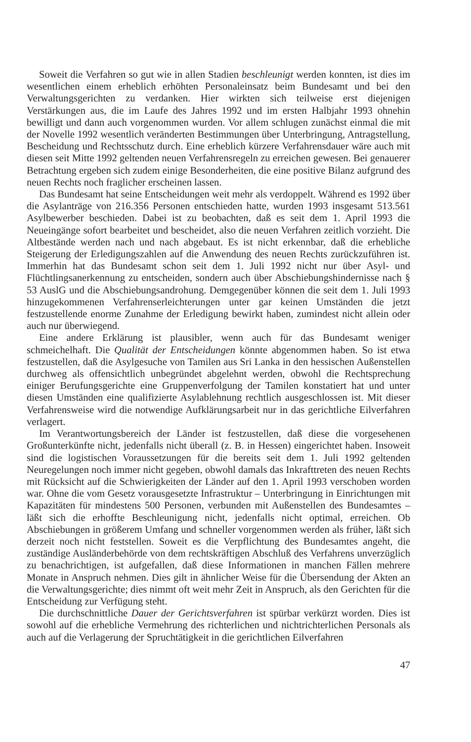Soweit die Verfahren so gut wie in allen Stadien beschleunigt werden konnten, ist dies im wesentlichen einem erheblich erhöhten Personaleinsatz beim Bundesamt und bei den Verwaltungsgerichten zu verdanken. Hier wirkten sich teilweise erst diejenigen Verstärkungen aus, die im Laufe des Jahres 1992 und im ersten Halbjahr 1993 ohnehin bewilligt und dann auch vorgenommen wurden. Vor allem schlugen zunächst einmal die mit der Novelle 1992 wesentlich veränderten Bestimmungen über Unterbringung, Antragstellung, Bescheidung und Rechtsschutz durch. Eine erheblich kürzere Verfahrensdauer wäre auch mit diesen seit Mitte 1992 geltenden neuen Verfahrensregeln zu erreichen gewesen. Bei genauerer Betrachtung ergeben sich zudem einige Besonderheiten, die eine positive Bilanz aufgrund des neuen Rechts noch fraglicher erscheinen lassen.
Das Bundesamt hat seine Entscheidungen weit mehr als verdoppelt. Während es 1992 über die Asylanträge von 216.356 Personen entschieden hatte, wurden 1993 insgesamt 513.561 Asylbewerber beschieden. Dabei ist zu beobachten, daß es seit dem 1. April 1993 die Neueingänge sofort bearbeitet und bescheidet, also die neuen Verfahren zeitlich vorzieht. Die Altbestände werden nach und nach abgebaut. Es ist nicht erkennbar, daß die erhebliche Steigerung der Erledigungszahlen auf die Anwendung des neuen Rechts zurückzuführen ist. Immerhin hat das Bundesamt schon seit dem 1. Juli 1992 nicht nur über Asyl- und Flüchtlingsanerkennung zu entscheiden, sondern auch über Abschiebungshindernisse nach § 53 AuslG und die Abschiebungsandrohung. Demgegenüber können die seit dem 1. Juli 1993 hinzugekommenen Verfahrenserleichterungen unter gar keinen Umständen die jetzt festzustellende enorme Zunahme der Erledigung bewirkt haben, zumindest nicht allein oder auch nur überwiegend.
Eine andere Erklärung ist plausibler, wenn auch für das Bundesamt weniger schmeichelhaft. Die Qualität der Entscheidungen könnte abgenommen haben. So ist etwa festzustellen, daß die Asylgesuche von Tamilen aus Sri Lanka in den hessischen Außenstellen durchweg als offensichtlich unbegründet abgelehnt werden, obwohl die Rechtsprechung einiger Berufungsgerichte eine Gruppenverfolgung der Tamilen konstatiert hat und unter diesen Umständen eine qualifizierte Asylablehnung rechtlich ausgeschlossen ist. Mit dieser Verfahrensweise wird die notwendige Aufklärungsarbeit nur in das gerichtliche Eilverfahren verlagert.
Im Verantwortungsbereich der Länder ist festzustellen, daß diese die vorgesehenen Großunterkünfte nicht, jedenfalls nicht überall (z. B. in Hessen) eingerichtet haben. Insoweit sind die logistischen Voraussetzungen für die bereits seit dem 1. Juli 1992 geltenden Neuregelungen noch immer nicht gegeben, obwohl damals das Inkrafttreten des neuen Rechts mit Rücksicht auf die Schwierigkeiten der Länder auf den 1. April 1993 verschoben worden war. Ohne die vom Gesetz vorausgesetzte Infrastruktur – Unterbringung in Einrichtungen mit Kapazitäten für mindestens 500 Personen, verbunden mit Außenstellen des Bundesamtes – läßt sich die erhoffte Beschleunigung nicht, jedenfalls nicht optimal, erreichen. Ob Abschiebungen in größerem Umfang und schneller vorgenommen werden als früher, läßt sich derzeit noch nicht feststellen. Soweit es die Verpflichtung des Bundesamtes angeht, die zuständige Ausländerbehörde von dem rechtskräftigen Abschluß des Verfahrens unverzüglich zu benachrichtigen, ist aufgefallen, daß diese Informationen in manchen Fällen mehrere Monate in Anspruch nehmen. Dies gilt in ähnlicher Weise für die Übersendung der Akten an die Verwaltungsgerichte; dies nimmt oft weit mehr Zeit in Anspruch, als den Gerichten für die Entscheidung zur Verfügung steht.
Die durchschnittliche Dauer der Gerichtsverfahren ist spürbar verkürzt worden. Dies ist sowohl auf die erhebliche Vermehrung des richterlichen und nichtrichterlichen Personals als auch auf die Verlagerung der Spruchtätigkeit in die gerichtlichen Eilverfahren
47